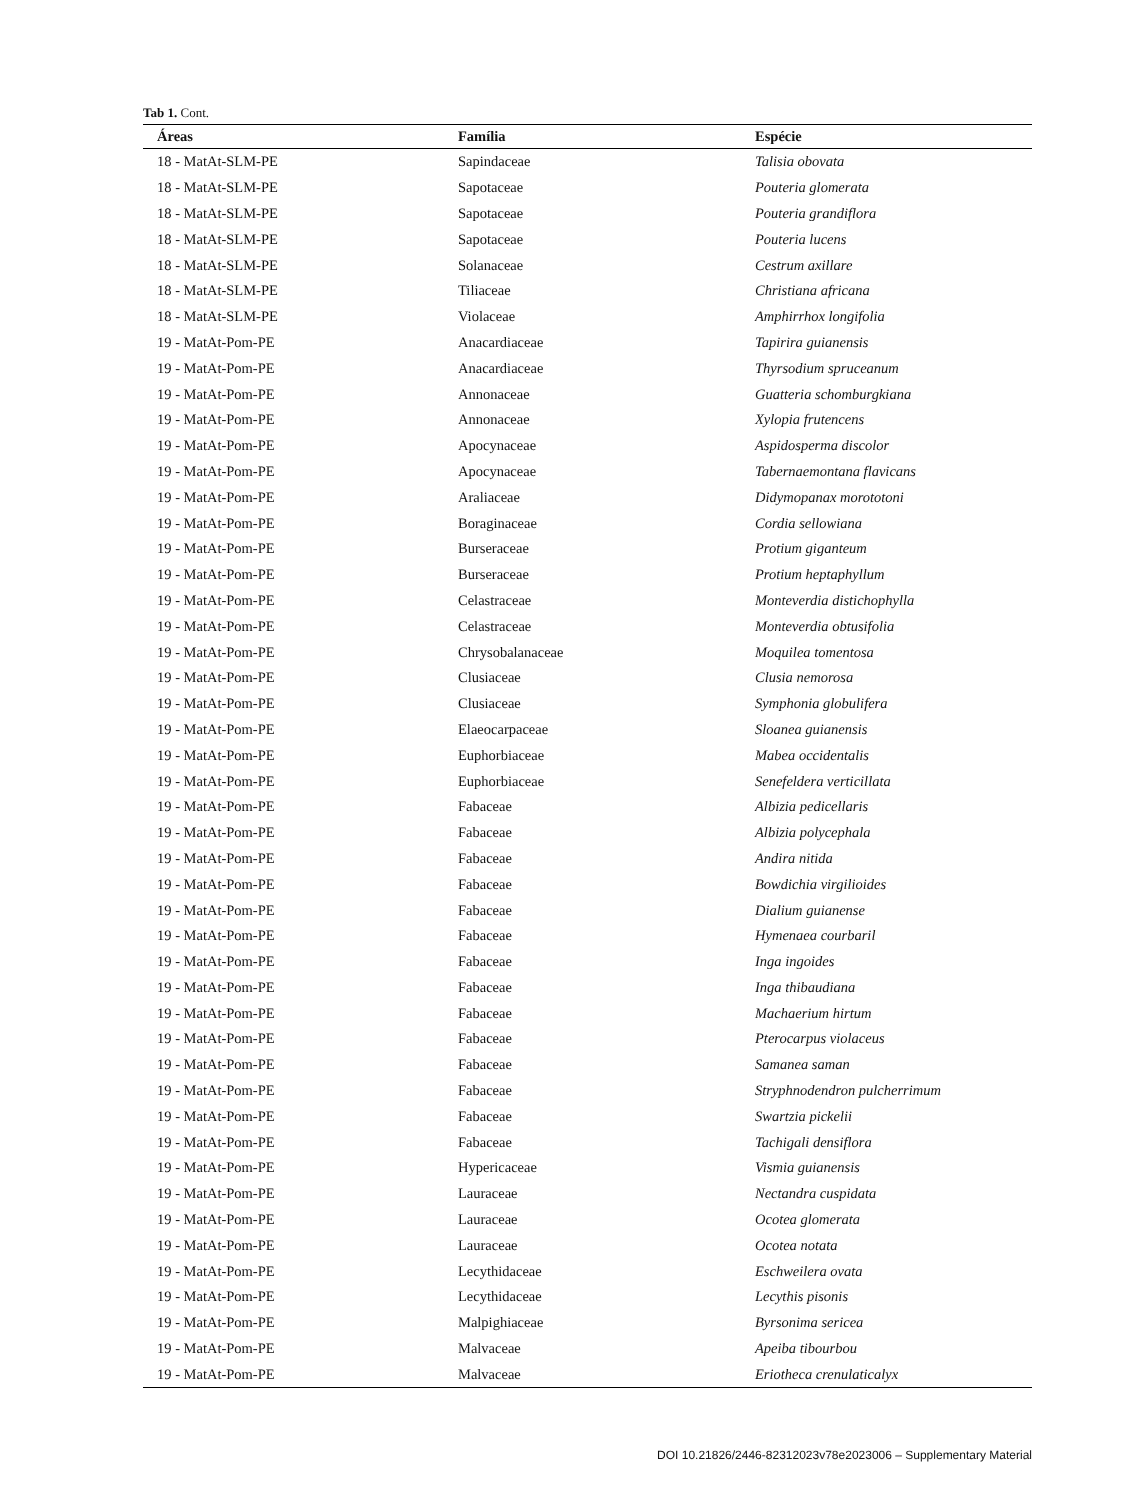Tab 1. Cont.
| Áreas | Família | Espécie |
| --- | --- | --- |
| 18 - MatAt-SLM-PE | Sapindaceae | Talisia obovata |
| 18 - MatAt-SLM-PE | Sapotaceae | Pouteria glomerata |
| 18 - MatAt-SLM-PE | Sapotaceae | Pouteria grandiflora |
| 18 - MatAt-SLM-PE | Sapotaceae | Pouteria lucens |
| 18 - MatAt-SLM-PE | Solanaceae | Cestrum axillare |
| 18 - MatAt-SLM-PE | Tiliaceae | Christiana africana |
| 18 - MatAt-SLM-PE | Violaceae | Amphirrhox longifolia |
| 19 - MatAt-Pom-PE | Anacardiaceae | Tapirira guianensis |
| 19 - MatAt-Pom-PE | Anacardiaceae | Thyrsodium spruceanum |
| 19 - MatAt-Pom-PE | Annonaceae | Guatteria schomburgkiana |
| 19 - MatAt-Pom-PE | Annonaceae | Xylopia frutencens |
| 19 - MatAt-Pom-PE | Apocynaceae | Aspidosperma discolor |
| 19 - MatAt-Pom-PE | Apocynaceae | Tabernaemontana flavicans |
| 19 - MatAt-Pom-PE | Araliaceae | Didymopanax morototoni |
| 19 - MatAt-Pom-PE | Boraginaceae | Cordia sellowiana |
| 19 - MatAt-Pom-PE | Burseraceae | Protium giganteum |
| 19 - MatAt-Pom-PE | Burseraceae | Protium heptaphyllum |
| 19 - MatAt-Pom-PE | Celastraceae | Monteverdia distichophylla |
| 19 - MatAt-Pom-PE | Celastraceae | Monteverdia obtusifolia |
| 19 - MatAt-Pom-PE | Chrysobalanaceae | Moquilea tomentosa |
| 19 - MatAt-Pom-PE | Clusiaceae | Clusia nemorosa |
| 19 - MatAt-Pom-PE | Clusiaceae | Symphonia globulifera |
| 19 - MatAt-Pom-PE | Elaeocarpaceae | Sloanea guianensis |
| 19 - MatAt-Pom-PE | Euphorbiaceae | Mabea occidentalis |
| 19 - MatAt-Pom-PE | Euphorbiaceae | Senefeldera verticillata |
| 19 - MatAt-Pom-PE | Fabaceae | Albizia pedicellaris |
| 19 - MatAt-Pom-PE | Fabaceae | Albizia polycephala |
| 19 - MatAt-Pom-PE | Fabaceae | Andira nitida |
| 19 - MatAt-Pom-PE | Fabaceae | Bowdichia virgilioides |
| 19 - MatAt-Pom-PE | Fabaceae | Dialium guianense |
| 19 - MatAt-Pom-PE | Fabaceae | Hymenaea courbaril |
| 19 - MatAt-Pom-PE | Fabaceae | Inga ingoides |
| 19 - MatAt-Pom-PE | Fabaceae | Inga thibaudiana |
| 19 - MatAt-Pom-PE | Fabaceae | Machaerium hirtum |
| 19 - MatAt-Pom-PE | Fabaceae | Pterocarpus violaceus |
| 19 - MatAt-Pom-PE | Fabaceae | Samanea saman |
| 19 - MatAt-Pom-PE | Fabaceae | Stryphnodendron pulcherrimum |
| 19 - MatAt-Pom-PE | Fabaceae | Swartzia pickelii |
| 19 - MatAt-Pom-PE | Fabaceae | Tachigali densiflora |
| 19 - MatAt-Pom-PE | Hypericaceae | Vismia guianensis |
| 19 - MatAt-Pom-PE | Lauraceae | Nectandra cuspidata |
| 19 - MatAt-Pom-PE | Lauraceae | Ocotea glomerata |
| 19 - MatAt-Pom-PE | Lauraceae | Ocotea notata |
| 19 - MatAt-Pom-PE | Lecythidaceae | Eschweilera ovata |
| 19 - MatAt-Pom-PE | Lecythidaceae | Lecythis pisonis |
| 19 - MatAt-Pom-PE | Malpighiaceae | Byrsonima sericea |
| 19 - MatAt-Pom-PE | Malvaceae | Apeiba tibourbou |
| 19 - MatAt-Pom-PE | Malvaceae | Eriotheca crenulaticalyx |
DOI 10.21826/2446-82312023v78e2023006 – Supplementary Material